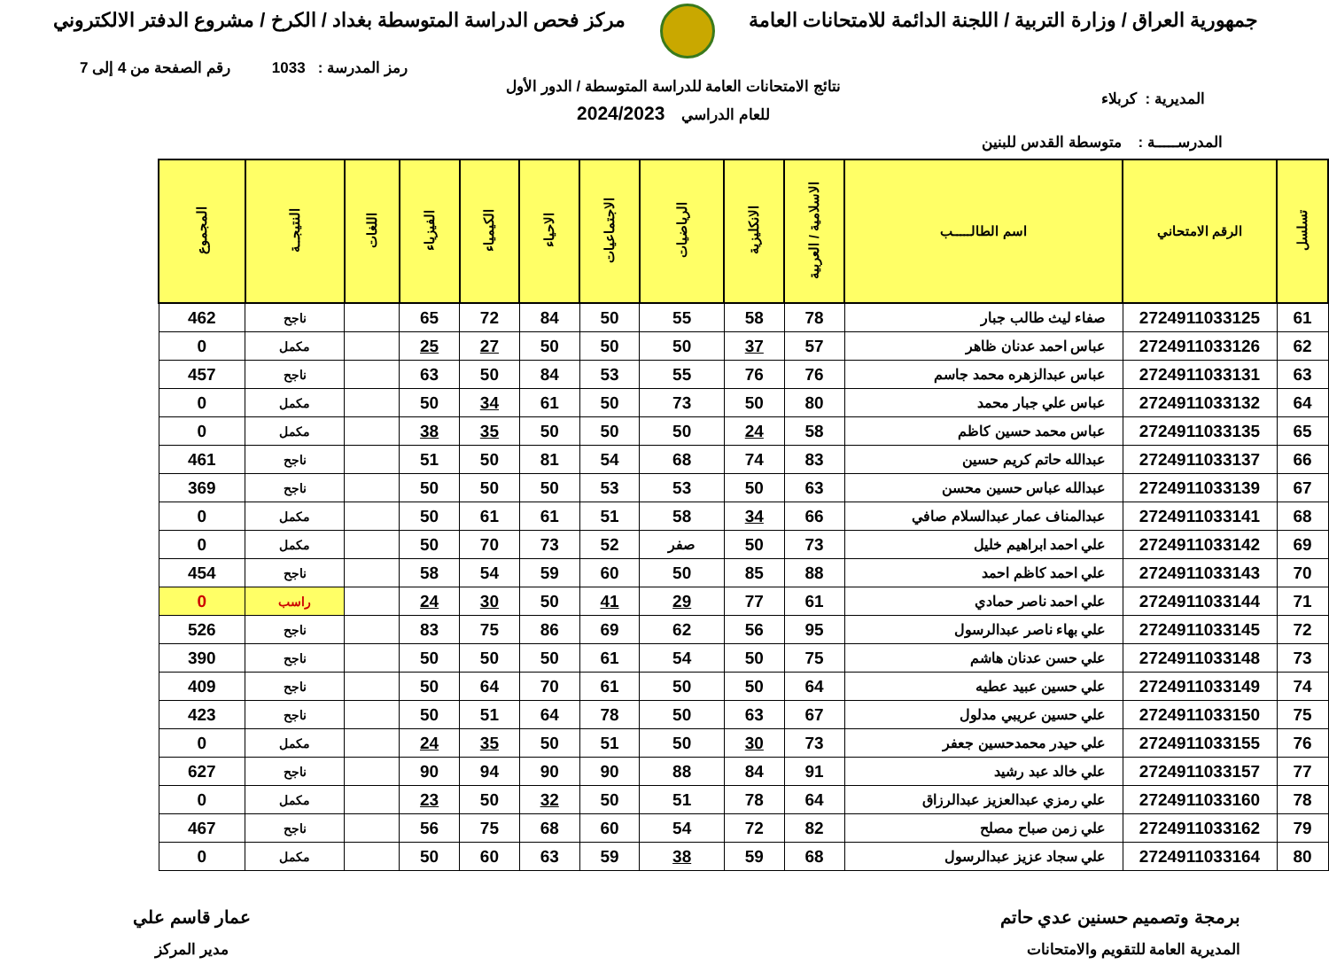جمهورية العراق / وزارة التربية / اللجنة الدائمة للامتحانات العامة
مركز فحص الدراسة المتوسطة بغداد / الكرخ / مشروع الدفتر الالكتروني
رمز المدرسة : 1033 رقم الصفحة من 4 إلى 7
المديرية : كربلاء
نتائج الامتحانات العامة للدراسة المتوسطة / الدور الأول
للعام الدراسي 2024/2023
المدرســـــة : متوسطة القدس للبنين
| تسلسل | الرقم الامتحاني | اسم الطالـــــب | الاسلامية / العربية | الانكليزية | الرياضيات | الاجتماعيات | الاحياء | الكيمياء | الفيزياء | اللغات | النتيجــة | المجموع |
| --- | --- | --- | --- | --- | --- | --- | --- | --- | --- | --- | --- | --- |
| 61 | 2724911033125 | صفاء ليث طالب جبار | 78 | 58 | 55 | 50 | 84 | 72 | 65 | | ناجح | 462 |
| 62 | 2724911033126 | عباس احمد عدنان ظاهر | 57 | 37 | 50 | 50 | 50 | 27 | 25 | | مكمل | 0 |
| 63 | 2724911033131 | عباس عبدالزهره محمد جاسم | 76 | 76 | 55 | 53 | 84 | 50 | 63 | | ناجح | 457 |
| 64 | 2724911033132 | عباس علي جبار محمد | 80 | 50 | 73 | 50 | 61 | 34 | 50 | | مكمل | 0 |
| 65 | 2724911033135 | عباس محمد حسين كاظم | 58 | 24 | 50 | 50 | 50 | 35 | 38 | | مكمل | 0 |
| 66 | 2724911033137 | عبدالله حاتم كريم حسين | 83 | 74 | 68 | 54 | 81 | 50 | 51 | | ناجح | 461 |
| 67 | 2724911033139 | عبدالله عباس حسين محسن | 63 | 50 | 53 | 53 | 50 | 50 | 50 | | ناجح | 369 |
| 68 | 2724911033141 | عبدالمناف عمار عبدالسلام صافي | 66 | 34 | 58 | 51 | 61 | 61 | 50 | | مكمل | 0 |
| 69 | 2724911033142 | علي احمد ابراهيم خليل | 73 | 50 | صفر | 52 | 73 | 70 | 50 | | مكمل | 0 |
| 70 | 2724911033143 | علي احمد كاظم احمد | 88 | 85 | 50 | 60 | 59 | 54 | 58 | | ناجح | 454 |
| 71 | 2724911033144 | علي احمد ناصر حمادي | 61 | 77 | 29 | 41 | 50 | 30 | 24 | | راسب | 0 |
| 72 | 2724911033145 | علي بهاء ناصر عبدالرسول | 95 | 56 | 62 | 69 | 86 | 75 | 83 | | ناجح | 526 |
| 73 | 2724911033148 | علي حسن عدنان هاشم | 75 | 50 | 54 | 61 | 50 | 50 | 50 | | ناجح | 390 |
| 74 | 2724911033149 | علي حسين عبيد عطيه | 64 | 50 | 50 | 61 | 70 | 64 | 50 | | ناجح | 409 |
| 75 | 2724911033150 | علي حسين عريبي مدلول | 67 | 63 | 50 | 78 | 64 | 51 | 50 | | ناجح | 423 |
| 76 | 2724911033155 | علي حيدر محمدحسين جعفر | 73 | 30 | 50 | 51 | 50 | 35 | 24 | | مكمل | 0 |
| 77 | 2724911033157 | علي خالد عبد رشيد | 91 | 84 | 88 | 90 | 90 | 94 | 90 | | ناجح | 627 |
| 78 | 2724911033160 | علي رمزي عبدالعزيز عبدالرزاق | 64 | 78 | 51 | 50 | 32 | 50 | 23 | | مكمل | 0 |
| 79 | 2724911033162 | علي زمن صباح مصلح | 82 | 72 | 54 | 60 | 68 | 75 | 56 | | ناجح | 467 |
| 80 | 2724911033164 | علي سجاد عزيز عبدالرسول | 68 | 59 | 38 | 59 | 63 | 60 | 50 | | مكمل | 0 |
برمجة وتصميم حسنين عدي حاتم
المديرية العامة للتقويم والامتحانات
عمار قاسم علي
مدير المركز